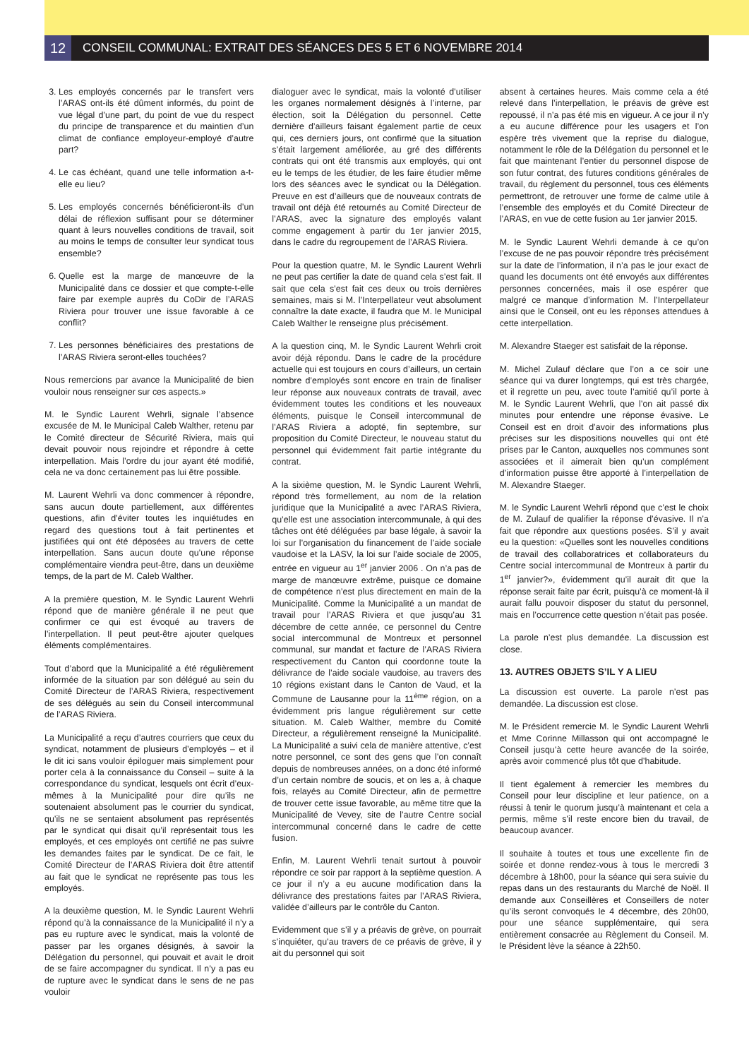12
CONSEIL COMMUNAL: EXTRAIT DES SÉANCES DES 5 ET 6 NOVEMBRE 2014
3. Les employés concernés par le transfert vers l’ARAS ont-ils été dûment informés, du point de vue légal d’une part, du point de vue du respect du principe de transparence et du maintien d’un climat de confiance employeur-employé d’autre part?
4. Le cas échéant, quand une telle information a-t-elle eu lieu?
5. Les employés concernés bénéficieront-ils d’un délai de réflexion suffisant pour se déterminer quant à leurs nouvelles conditions de travail, soit au moins le temps de consulter leur syndicat tous ensemble?
6. Quelle est la marge de manœuvre de la Municipalité dans ce dossier et que compte-t-elle faire par exemple auprès du CoDir de l’ARAS Riviera pour trouver une issue favorable à ce conflit?
7. Les personnes bénéficiaires des prestations de l’ARAS Riviera seront-elles touchées?
Nous remercions par avance la Municipalité de bien vouloir nous renseigner sur ces aspects.»
M. le Syndic Laurent Wehrli, signale l’absence excusée de M. le Municipal Caleb Walther, retenu par le Comité directeur de Sécurité Riviera, mais qui devait pouvoir nous rejoindre et répondre à cette interpellation. Mais l’ordre du jour ayant été modifié, cela ne va donc certainement pas lui être possible.
M. Laurent Wehrli va donc commencer à répondre, sans aucun doute partiellement, aux différentes questions, afin d’éviter toutes les inquiétudes en regard des questions tout à fait pertinentes et justifiées qui ont été déposées au travers de cette interpellation. Sans aucun doute qu’une réponse complémentaire viendra peut-être, dans un deuxième temps, de la part de M. Caleb Walther.
A la première question, M. le Syndic Laurent Wehrli répond que de manière générale il ne peut que confirmer ce qui est évoqué au travers de l’interpellation. Il peut peut-être ajouter quelques éléments complémentaires.
Tout d’abord que la Municipalité a été régulièrement informée de la situation par son délégué au sein du Comité Directeur de l’ARAS Riviera, respectivement de ses délégués au sein du Conseil intercommunal de l’ARAS Riviera.
La Municipalité a reçu d’autres courriers que ceux du syndicat, notamment de plusieurs d’employés – et il le dit ici sans vouloir épiloguer mais simplement pour porter cela à la connaissance du Conseil – suite à la correspondance du syndicat, lesquels ont écrit d’eux-mêmes à la Municipalité pour dire qu’ils ne soutenaient absolument pas le courrier du syndicat, qu’ils ne se sentaient absolument pas représentés par le syndicat qui disait qu’il représentait tous les employés, et ces employés ont certifié ne pas suivre les demandes faites par le syndicat. De ce fait, le Comité Directeur de l’ARAS Riviera doit être attentif au fait que le syndicat ne représente pas tous les employés.
A la deuxième question, M. le Syndic Laurent Wehrli répond qu’à la connaissance de la Municipalité il n’y a pas eu rupture avec le syndicat, mais la volonté de passer par les organes désignés, à savoir la Délégation du personnel, qui pouvait et avait le droit de se faire accompagner du syndicat. Il n’y a pas eu de rupture avec le syndicat dans le sens de ne pas vouloir
dialoguer avec le syndicat, mais la volonté d’utiliser les organes normalement désignés à l’interne, par élection, soit la Délégation du personnel. Cette dernière d’ailleurs faisant également partie de ceux qui, ces derniers jours, ont confirmé que la situation s’était largement améliorée, au gré des différents contrats qui ont été transmis aux employés, qui ont eu le temps de les étudier, de les faire étudier même lors des séances avec le syndicat ou la Délégation. Preuve en est d’ailleurs que de nouveaux contrats de travail ont déjà été retournés au Comité Directeur de l’ARAS, avec la signature des employés valant comme engagement à partir du 1er janvier 2015, dans le cadre du regroupement de l’ARAS Riviera.
Pour la question quatre, M. le Syndic Laurent Wehrli ne peut pas certifier la date de quand cela s’est fait. Il sait que cela s’est fait ces deux ou trois dernières semaines, mais si M. l’Interpellateur veut absolument connaître la date exacte, il faudra que M. le Municipal Caleb Walther le renseigne plus précisément.
A la question cinq, M. le Syndic Laurent Wehrli croit avoir déjà répondu. Dans le cadre de la procédure actuelle qui est toujours en cours d’ailleurs, un certain nombre d’employés sont encore en train de finaliser leur réponse aux nouveaux contrats de travail, avec évidemment toutes les conditions et les nouveaux éléments, puisque le Conseil intercommunal de l’ARAS Riviera a adopté, fin septembre, sur proposition du Comité Directeur, le nouveau statut du personnel qui évidemment fait partie intégrante du contrat.
A la sixième question, M. le Syndic Laurent Wehrli, répond très formellement, au nom de la relation juridique que la Municipalité a avec l’ARAS Riviera, qu’elle est une association intercommunale, à qui des tâches ont été déléguées par base légale, à savoir la loi sur l’organisation du financement de l’aide sociale vaudoise et la LASV, la loi sur l’aide sociale de 2005, entrée en vigueur au 1<sup>er</sup> janvier 2006 . On n’a pas de marge de manœuvre extrême, puisque ce domaine de compétence n’est plus directement en main de la Municipalité. Comme la Municipalité a un mandat de travail pour l’ARAS Riviera et que jusqu’au 31 décembre de cette année, ce personnel du Centre social intercommunal de Montreux et personnel communal, sur mandat et facture de l’ARAS Riviera respectivement du Canton qui coordonne toute la délivrance de l’aide sociale vaudoise, au travers des 10 régions existant dans le Canton de Vaud, et la Commune de Lausanne pour la 11<sup>ème</sup> région, on a évidemment pris langue régulièrement sur cette situation. M. Caleb Walther, membre du Comité Directeur, a régulièrement renseigné la Municipalité. La Municipalité a suivi cela de manière attentive, c’est notre personnel, ce sont des gens que l’on connaît depuis de nombreuses années, on a donc été informé d’un certain nombre de soucis, et on les a, à chaque fois, relayés au Comité Directeur, afin de permettre de trouver cette issue favorable, au même titre que la Municipalité de Vevey, site de l’autre Centre social intercommunal concerné dans le cadre de cette fusion.
Enfin, M. Laurent Wehrli tenait surtout à pouvoir répondre ce soir par rapport à la septième question. A ce jour il n’y a eu aucune modification dans la délivrance des prestations faites par l’ARAS Riviera, validée d’ailleurs par le contrôle du Canton.
Evidemment que s’il y a préavis de grève, on pourrait s’inquiéter, qu’au travers de ce préavis de grève, il y ait du personnel qui soit
absent à certaines heures. Mais comme cela a été relevé dans l’interpellation, le préavis de grève est repoussé, il n’a pas été mis en vigueur. A ce jour il n’y a eu aucune différence pour les usagers et l’on espère très vivement que la reprise du dialogue, notamment le rôle de la Délégation du personnel et le fait que maintenant l’entier du personnel dispose de son futur contrat, des futures conditions générales de travail, du règlement du personnel, tous ces éléments permettront, de retrouver une forme de calme utile à l’ensemble des employés et du Comité Directeur de l’ARAS, en vue de cette fusion au 1er janvier 2015.
M. le Syndic Laurent Wehrli demande à ce qu’on l’excuse de ne pas pouvoir répondre très précisément sur la date de l’information, il n’a pas le jour exact de quand les documents ont été envoyés aux différentes personnes concernées, mais il ose espérer que malgré ce manque d’information M. l’Interpellateur ainsi que le Conseil, ont eu les réponses attendues à cette interpellation.
M. Alexandre Staeger est satisfait de la réponse.
M. Michel Zulauf déclare que l’on a ce soir une séance qui va durer longtemps, qui est très chargée, et il regrette un peu, avec toute l’amitié qu’il porte à M. le Syndic Laurent Wehrli, que l’on ait passé dix minutes pour entendre une réponse évasive. Le Conseil est en droit d’avoir des informations plus précises sur les dispositions nouvelles qui ont été prises par le Canton, auxquelles nos communes sont associées et il aimerait bien qu’un complément d’information puisse être apporté à l’interpellation de M. Alexandre Staeger.
M. le Syndic Laurent Wehrli répond que c’est le choix de M. Zulauf de qualifier la réponse d’évasive. Il n’a fait que répondre aux questions posées. S’il y avait eu la question: «Quelles sont les nouvelles conditions de travail des collaboratrices et collaborateurs du Centre social intercommunal de Montreux à partir du 1<sup>er</sup> janvier?», évidemment qu’il aurait dit que la réponse serait faite par écrit, puisqu’à ce moment-là il aurait fallu pouvoir disposer du statut du personnel, mais en l’occurrence cette question n’était pas posée.
La parole n’est plus demandée. La discussion est close.
13. AUTRES OBJETS S’IL Y A LIEU
La discussion est ouverte. La parole n’est pas demandée. La discussion est close.
M. le Président remercie M. le Syndic Laurent Wehrli et Mme Corinne Millasson qui ont accompagné le Conseil jusqu’à cette heure avancée de la soirée, après avoir commencé plus tôt que d’habitude.
Il tient également à remercier les membres du Conseil pour leur discipline et leur patience, on a réussi à tenir le quorum jusqu’à maintenant et cela a permis, même s’il reste encore bien du travail, de beaucoup avancer.
Il souhaite à toutes et tous une excellente fin de soirée et donne rendez-vous à tous le mercredi 3 décembre à 18h00, pour la séance qui sera suivie du repas dans un des restaurants du Marché de Noël. Il demande aux Conseillères et Conseillers de noter qu’ils seront convoqués le 4 décembre, dès 20h00, pour une séance supplémentaire, qui sera entièrement consacrée au Règlement du Conseil. M. le Président lève la séance à 22h50.